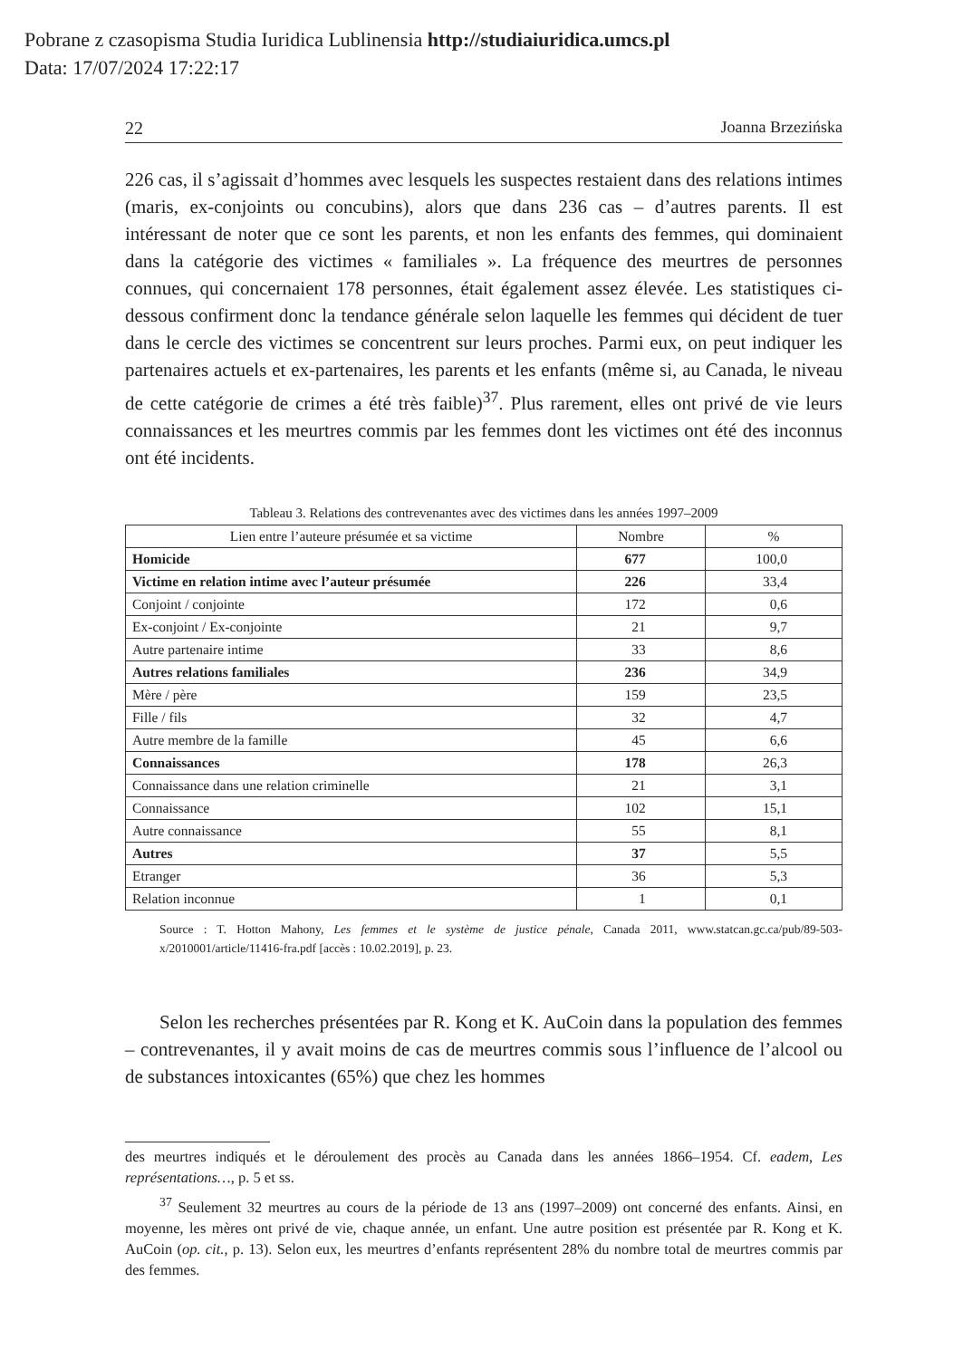Pobrane z czasopisma Studia Iuridica Lublinensia http://studiaiuridica.umcs.pl
Data: 17/07/2024 17:22:17
22 Joanna Brzezińska
226 cas, il s’agissait d’hommes avec lesquels les suspectes restaient dans des relations intimes (maris, ex-conjoints ou concubins), alors que dans 236 cas – d’autres parents. Il est intéressant de noter que ce sont les parents, et non les enfants des femmes, qui dominaient dans la catégorie des victimes « familiales ». La fréquence des meurtres de personnes connues, qui concernaient 178 personnes, était également assez élevée. Les statistiques ci-dessous confirment donc la tendance générale selon laquelle les femmes qui décident de tuer dans le cercle des victimes se concentrent sur leurs proches. Parmi eux, on peut indiquer les partenaires actuels et ex-partenaires, les parents et les enfants (même si, au Canada, le niveau de cette catégorie de crimes a été très faible)<sup>37</sup>. Plus rarement, elles ont privé de vie leurs connaissances et les meurtres commis par les femmes dont les victimes ont été des inconnus ont été incidents.
Tableau 3. Relations des contrevenantes avec des victimes dans les années 1997–2009
| Lien entre l’auteure présumée et sa victime | Nombre | % |
| --- | --- | --- |
| Homicide | 677 | 100,0 |
| Victime en relation intime avec l’auteur présumée | 226 | 33,4 |
| Conjoint / conjointe | 172 | 0,6 |
| Ex-conjoint / Ex-conjointe | 21 | 9,7 |
| Autre partenaire intime | 33 | 8,6 |
| Autres relations familiales | 236 | 34,9 |
| Mère / père | 159 | 23,5 |
| Fille / fils | 32 | 4,7 |
| Autre membre de la famille | 45 | 6,6 |
| Connaissances | 178 | 26,3 |
| Connaissance dans une relation criminelle | 21 | 3,1 |
| Connaissance | 102 | 15,1 |
| Autre connaissance | 55 | 8,1 |
| Autres | 37 | 5,5 |
| Etranger | 36 | 5,3 |
| Relation inconnue | 1 | 0,1 |
Source : T. Hotton Mahony, Les femmes et le système de justice pénale, Canada 2011, www.statcan.gc.ca/pub/89-503-x/2010001/article/11416-fra.pdf [accès : 10.02.2019], p. 23.
Selon les recherches présentées par R. Kong et K. AuCoin dans la population des femmes – contrevenantes, il y avait moins de cas de meurtres commis sous l’influence de l’alcool ou de substances intoxicantes (65%) que chez les hommes
des meurtres indiqués et le déroulement des procès au Canada dans les années 1866–1954. Cf. eadem, Les représentations…, p. 5 et ss.
<sup>37</sup> Seulement 32 meurtres au cours de la période de 13 ans (1997–2009) ont concerné des enfants. Ainsi, en moyenne, les mères ont privé de vie, chaque année, un enfant. Une autre position est présentée par R. Kong et K. AuCoin (op. cit., p. 13). Selon eux, les meurtres d’enfants représentent 28% du nombre total de meurtres commis par des femmes.